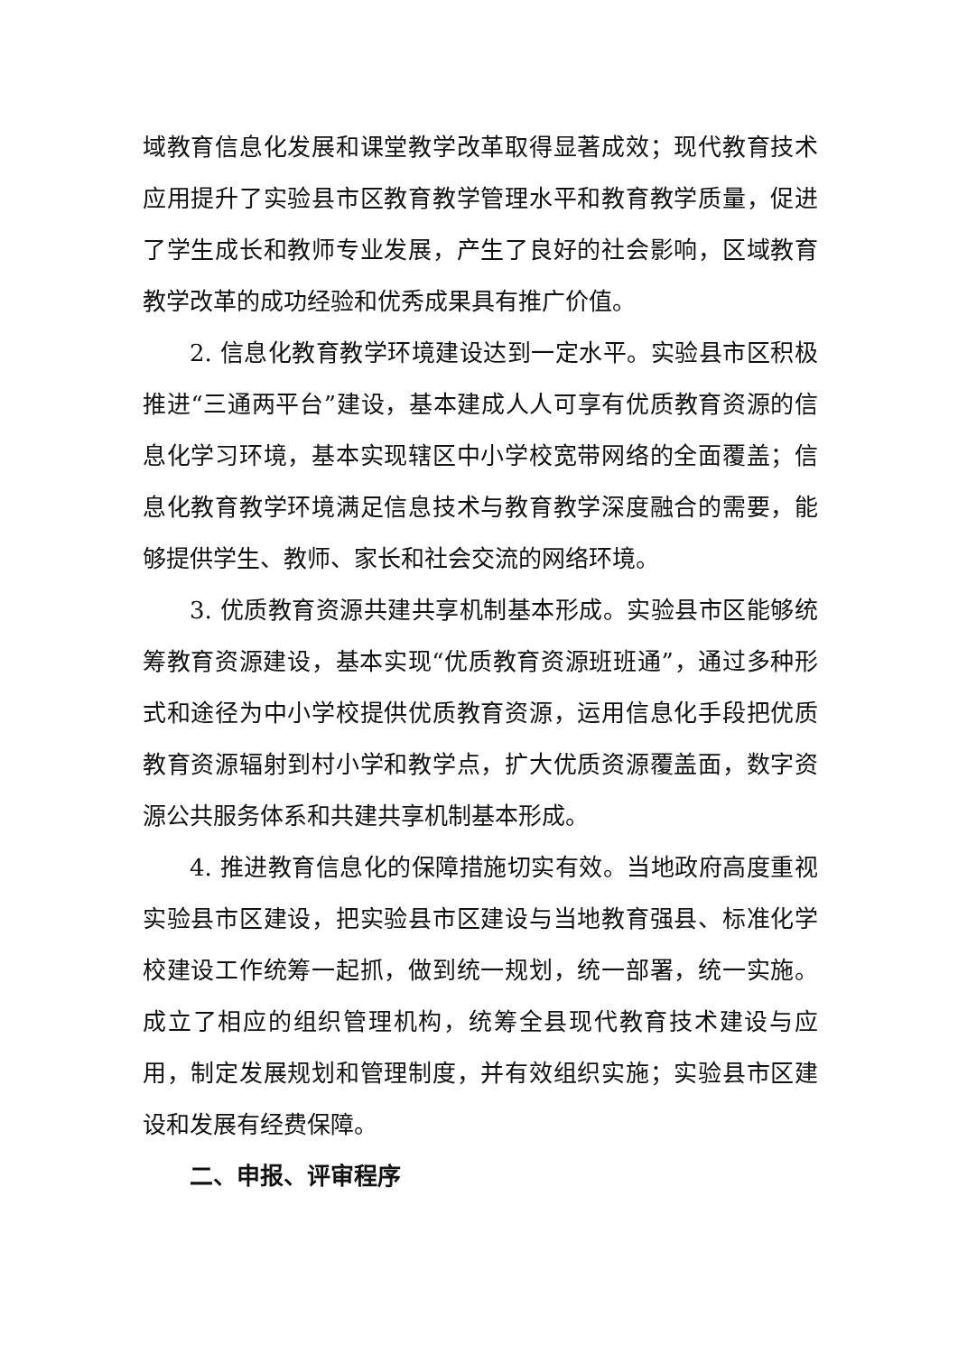域教育信息化发展和课堂教学改革取得显著成效；现代教育技术应用提升了实验县市区教育教学管理水平和教育教学质量，促进了学生成长和教师专业发展，产生了良好的社会影响，区域教育教学改革的成功经验和优秀成果具有推广价值。
2. 信息化教育教学环境建设达到一定水平。实验县市区积极推进“三通两平台”建设，基本建成人人可享有优质教育资源的信息化学习环境，基本实现辖区中小学校宽带网络的全面覆盖；信息化教育教学环境满足信息技术与教育教学深度融合的需要，能够提供学生、教师、家长和社会交流的网络环境。
3. 优质教育资源共建共享机制基本形成。实验县市区能够统筹教育资源建设，基本实现“优质教育资源班班通”，通过多种形式和途径为中小学校提供优质教育资源，运用信息化手段把优质教育资源辐射到村小学和教学点，扩大优质资源覆盖面，数字资源公共服务体系和共建共享机制基本形成。
4. 推进教育信息化的保障措施切实有效。当地政府高度重视实验县市区建设，把实验县市区建设与当地教育强县、标准化学校建设工作统筹一起抓，做到统一规划，统一部署，统一实施。成立了相应的组织管理机构，统筹全县现代教育技术建设与应用，制定发展规划和管理制度，并有效组织实施；实验县市区建设和发展有经费保障。
二、申报、评审程序